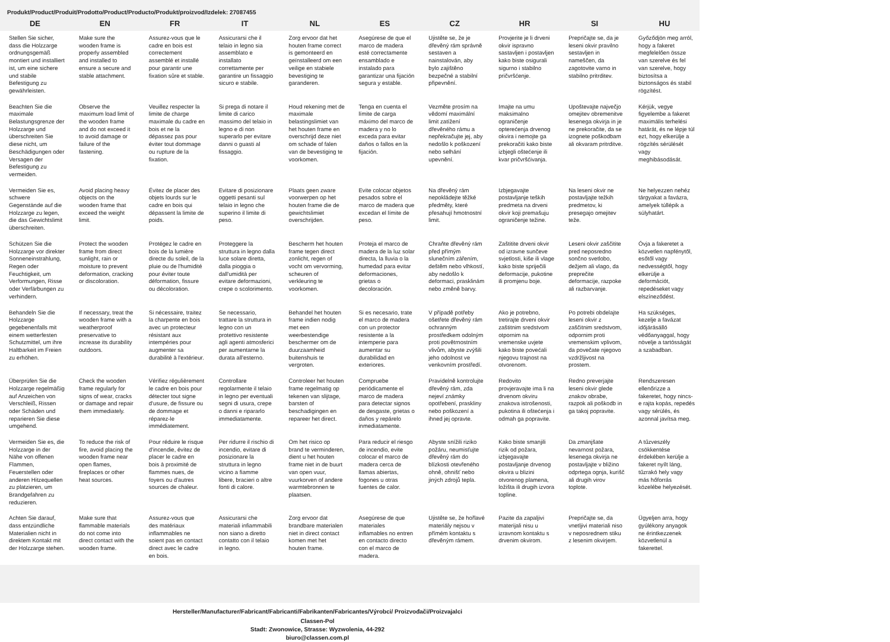Produkt/Product/Produit/Prodotto/Product/Producto/Produkt/proizvod/Izdelek: 27087455
| DE | EN | FR | IT | NL | ES | CZ | HR | SI | HU |
| --- | --- | --- | --- | --- | --- | --- | --- | --- | --- |
| Stellen Sie sicher, dass die Holzzarge ordnungsgemäß montiert und installiert ist, um eine sichere und stabile Befestigung zu gewährleisten. | Make sure the wooden frame is properly assembled and installed to ensure a secure and stable attachment. | Assurez-vous que le cadre en bois est correctement assemblé et installé pour garantir une fixation sûre et stable. | Assicurarsi che il telaio in legno sia assemblato e installato correttamente per garantire un fissaggio sicuro e stabile. | Zorg ervoor dat het houten frame correct is gemonteerd en geïnstalleerd om een veilige en stabiele bevestiging te garanderen. | Asegúrese de que el marco de madera esté correctamente ensamblado e instalado para garantizar una fijación segura y estable. | Ujistěte se, že je dřevěný rám správně sestaven a nainstalován, aby bylo zajištěno bezpečné a stabilní připevnění. | Provjerite je li drveni okvir ispravno sastavljen i postavljen kako biste osigurali sigurno i stabilno pričvršćenje. | Prepričajte se, da je leseni okvir pravilno sestavljen in nameščen, da zagotovite varno in stabilno pritrditev. | Győződjön meg arról, hogy a fakeret megfelelően össze van szerelve és fel van szerelve, hogy biztosítsa a biztonságos és stabil rögzítést. |
| Beachten Sie die maximale Belastungsgrenze der Holzzarge und überschreiten Sie diese nicht, um Beschädigungen oder Versagen der Befestigung zu vermeiden. | Observe the maximum load limit of the wooden frame and do not exceed it to avoid damage or failure of the fastening. | Veuillez respecter la limite de charge maximale du cadre en bois et ne la dépassez pas pour éviter tout dommage ou rupture de la fixation. | Si prega di notare il limite di carico massimo del telaio in legno e di non superarlo per evitare danni o guasti al fissaggio. | Houd rekening met de maximale belastingslimiet van het houten frame en overschrijd deze niet om schade of falen van de bevestiging te voorkomen. | Tenga en cuenta el límite de carga máximo del marco de madera y no lo exceda para evitar daños o fallos en la fijación. | Vezměte prosím na vědomí maximální limit zatížení dřevěného rámu a nepřekračujte jej, aby nedošlo k poškození nebo selhání upevnění. | Imajte na umu maksimalno ograničenje opterećenja drvenog okvira i nemojte ga prekoračiti kako biste izbjegli oštećenje ili kvar pričvršćivanja. | Upoštevajte največjo omejitev obremenitve lesenega okvirja in je ne prekoračite, da se izognete poškodbam ali okvaram pritrditve. | Kérjük, vegye figyelembe a fakeret maximális terhelési határát, és ne lépje túl ezt, hogy elkerülje a rögzítés sérülését vagy meghibásodását. |
| Vermeiden Sie es, schwere Gegenstände auf die Holzzarge zu legen, die das Gewichtslimit überschreiten. | Avoid placing heavy objects on the wooden frame that exceed the weight limit. | Évitez de placer des objets lourds sur le cadre en bois qui dépassent la limite de poids. | Evitare di posizionare oggetti pesanti sul telaio in legno che superino il limite di peso. | Plaats geen zware voorwerpen op het houten frame die de gewichtslimiet overschrijden. | Evite colocar objetos pesados sobre el marco de madera que excedan el límite de peso. | Na dřevěný rám nepokládejte těžké předměty, které přesahují hmotnostní limit. | Izbjegavajte postavljanje teških predmeta na drveni okvir koji premašuju ograničenje težine. | Na leseni okvir ne postavljajte težkih predmetov, ki presegajo omejitev teže. | Ne helyezzen nehéz tárgyakat a favázra, amelyek túllépik a súlyhatárt. |
| Schützen Sie die Holzzarge vor direkter Sonneneinstrahlung, Regen oder Feuchtigkeit, um Verformungen, Risse oder Verfärbungen zu verhindern. | Protect the wooden frame from direct sunlight, rain or moisture to prevent deformation, cracking or discoloration. | Protégez le cadre en bois de la lumière directe du soleil, de la pluie ou de l'humidité pour éviter toute déformation, fissure ou décoloration. | Proteggere la struttura in legno dalla luce solare diretta, dalla pioggia o dall'umidità per evitare deformazioni, crepe o scolorimento. | Bescherm het houten frame tegen direct zonlicht, regen of vocht om vervorming, scheuren of verkleuring te voorkomen. | Proteja el marco de madera de la luz solar directa, la lluvia o la humedad para evitar deformaciones, grietas o decoloración. | Chraňte dřevěný rám před přímým slunečním zářením, deštěm nebo vlhkostí, aby nedošlo k deformaci, prasklinám nebo změně barvy. | Zaštitite drveni okvir od izravne sunčeve svjetlosti, kiše ili vlage kako biste spriječili deformacije, pukotine ili promjenu boje. | Leseni okvir zaščitite pred neposredno sončno svetlobo, dežjem ali vlago, da preprečite deformacije, razpoke ali razbarvanje. | Óvja a fakeretet a közvetlen napfénytől, esőtől vagy nedvességtől, hogy elkerülje a deformációt, repedéseket vagy elszíneződést. |
| Behandeln Sie die Holzzarge gegebenenfalls mit einem wetterfesten Schutzmittel, um ihre Haltbarkeit im Freien zu erhöhen. | If necessary, treat the wooden frame with a weatherproof preservative to increase its durability outdoors. | Si nécessaire, traitez la charpente en bois avec un protecteur résistant aux intempéries pour augmenter sa durabilité à l'extérieur. | Se necessario, trattare la struttura in legno con un protettivo resistente agli agenti atmosferici per aumentarne la durata all'esterno. | Behandel het houten frame indien nodig met een weerbestendige beschermer om de duurzaamheid buitenshuis te vergroten. | Si es necesario, trate el marco de madera con un protector resistente a la intemperie para aumentar su durabilidad en exteriores. | V případě potřeby ošetřete dřevěný rám ochranným prostředkem odolným proti povětrnostním vlivům, abyste zvýšili jeho odolnost ve venkovním prostředí. | Ako je potrebno, tretirajte drveni okvir zaštitnim sredstvom otpornim na vremenske uvjete kako biste povećali njegovu trajnost na otvorenom. | Po potrebi obdelajte leseni okvir z zaščitnim sredstvom, odpornim proti vremenskim vplivom, da povečate njegovo vzdržljivost na prostem. | Ha szükséges, kezelje a favázat időjárásálló védőanyaggal, hogy növelje a tartósságát a szabadban. |
| Überprüfen Sie die Holzzarge regelmäßig auf Anzeichen von Verschleiß, Rissen oder Schäden und reparieren Sie diese umgehend. | Check the wooden frame regularly for signs of wear, cracks or damage and repair them immediately. | Vérifiez régulièrement le cadre en bois pour détecter tout signe d'usure, de fissure ou de dommage et réparez-le immédiatement. | Controllare regolarmente il telaio in legno per eventuali segni di usura, crepe o danni e ripararlo immediatamente. | Controleer het houten frame regelmatig op tekenen van slijtage, barsten of beschadigingen en repareer het direct. | Compruebe periódicamente el marco de madera para detectar signos de desgaste, grietas o daños y repárelo inmediatamente. | Pravidelně kontrolujte dřevěný rám, zda nejeví známky opotřebení, praskliny nebo poškození a ihned jej opravte. | Redovito provjeravajte ima li na drvenom okviru znakova istrošenosti, pukotina ili oštećenja i odmah ga popravite. | Redno preverjajte leseni okvir glede znakov obrabe, razpok ali poškodb in ga takoj popravite. | Rendszeresen ellenőrizze a fakeretet, hogy nincs-e rajta kopás, repedés vagy sérülés, és azonnal javítsa meg. |
| Vermeiden Sie es, die Holzzarge in der Nähe von offenen Flammen, Feuerstellen oder anderen Hitzequellen zu platzieren, um Brandgefahren zu reduzieren. | To reduce the risk of fire, avoid placing the wooden frame near open flames, fireplaces or other heat sources. | Pour réduire le risque d'incendie, évitez de placer le cadre en bois à proximité de flammes nues, de foyers ou d'autres sources de chaleur. | Per ridurre il rischio di incendio, evitare di posizionare la struttura in legno vicino a fiamme libere, bracieri o altre fonti di calore. | Om het risico op brand te verminderen, dient u het houten frame niet in de buurt van open vuur, vuurkorven of andere warmtebronnen te plaatsen. | Para reducir el riesgo de incendio, evite colocar el marco de madera cerca de llamas abiertas, fogones u otras fuentes de calor. | Abyste snížili riziko požáru, neumisťujte dřevěný rám do blízkosti otevřeného ohně, ohnišť nebo jiných zdrojů tepla. | Kako biste smanjili rizik od požara, izbjegavajte postavljanje drvenog okvira u blizini otvorenog plamena, ložišta ili drugih izvora topline. | Da zmanjšate nevarnost požara, lesenega okvirja ne postavljajte v bližino odprtega ognja, kurišč ali drugih virov toplote. | A tűzveszély csökkentése érdekében kerülje a fakeret nyílt láng, tűzrakó hely vagy más hőforrás közelébe helyezését. |
| Achten Sie darauf, dass entzündliche Materialien nicht in direktem Kontakt mit der Holzzarge stehen. | Make sure that flammable materials do not come into direct contact with the wooden frame. | Assurez-vous que des matériaux inflammables ne soient pas en contact direct avec le cadre en bois. | Assicurarsi che materiali infiammabili non siano a diretto contatto con il telaio in legno. | Zorg ervoor dat brandbare materialen niet in direct contact komen met het houten frame. | Asegúrese de que materiales inflamables no entren en contacto directo con el marco de madera. | Ujistěte se, že hořlavé materiály nejsou v přímém kontaktu s dřevěným rámem. | Pazite da zapaljivi materijali nisu u izravnom kontaktu s drvenim okvirom. | Prepričajte se, da vnetljivi materiali niso v neposrednem stiku z lesenim okvirjem. | Ügyeljen arra, hogy gyúlékony anyagok ne érintkezzenek közvetlenül a fakerettel. |
Hersteller/Manufacturer/Fabricant/Fabricanti/Fabrikanten/Fabricantes/Výrobci/ Proizvođači/Proizvajalci
Classen-Pol
Stadt: Zwonowice, Strasse: Wyzwolenia, 44-292
biuro@classen.com.pl